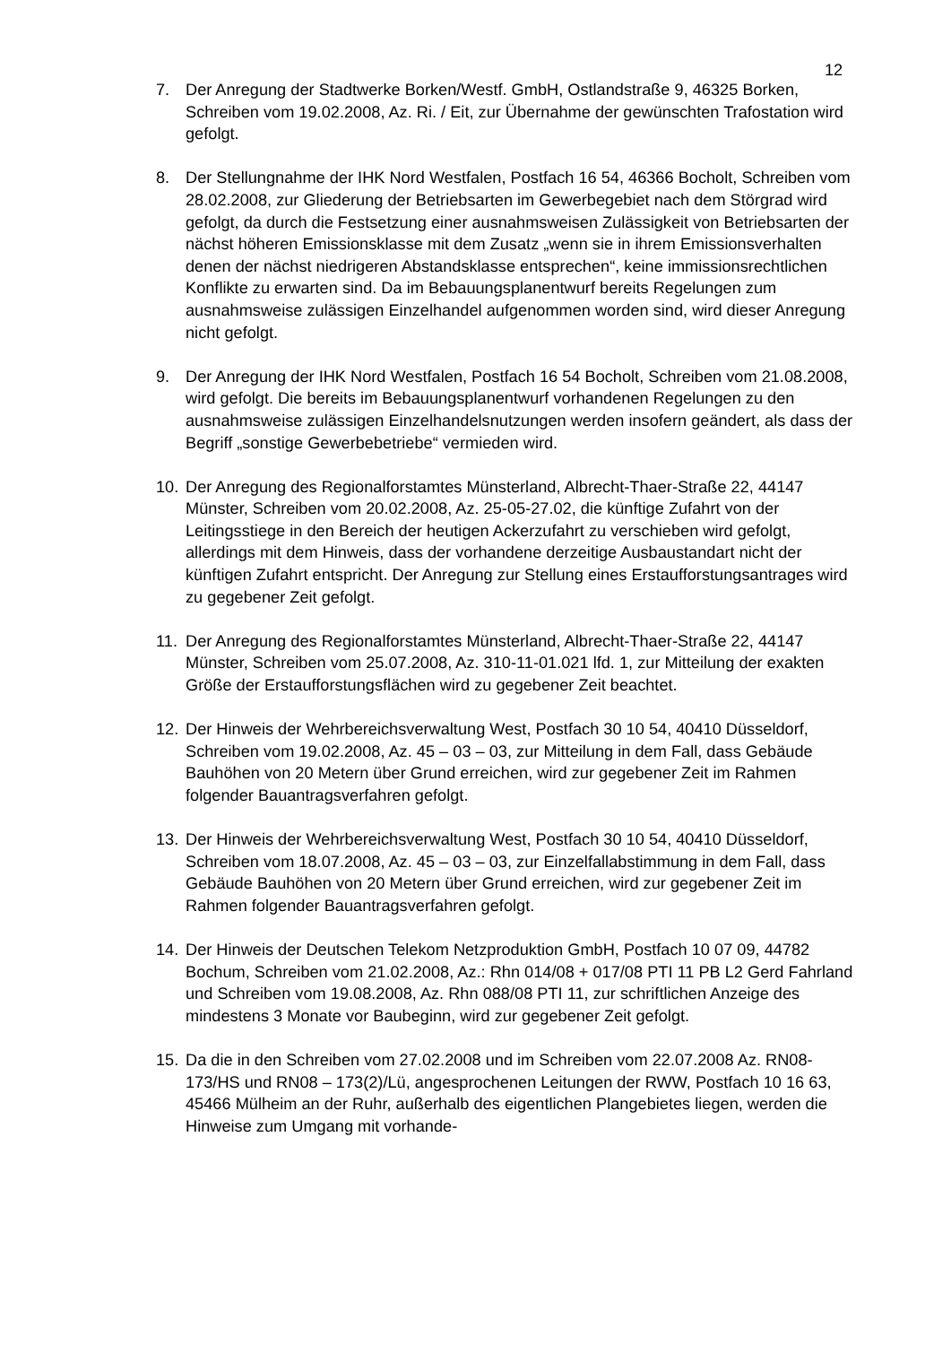12
7. Der Anregung der Stadtwerke Borken/Westf. GmbH, Ostlandstraße 9, 46325 Borken, Schreiben vom 19.02.2008, Az. Ri. / Eit, zur Übernahme der gewünschten Trafostation wird gefolgt.
8. Der Stellungnahme der IHK Nord Westfalen, Postfach 16 54, 46366 Bocholt, Schreiben vom 28.02.2008, zur Gliederung der Betriebsarten im Gewerbegebiet nach dem Störgrad wird gefolgt, da durch die Festsetzung einer ausnahmsweisen Zulässigkeit von Betriebsarten der nächst höheren Emissionsklasse mit dem Zusatz „wenn sie in ihrem Emissionsverhalten denen der nächst niedrigeren Abstandsklasse entsprechen“, keine immissionsrechtlichen Konflikte zu erwarten sind. Da im Bebauungsplanentwurf bereits Regelungen zum ausnahmsweise zulässigen Einzelhandel aufgenommen worden sind, wird dieser Anregung nicht gefolgt.
9. Der Anregung der IHK Nord Westfalen, Postfach 16 54 Bocholt, Schreiben vom 21.08.2008, wird gefolgt. Die bereits im Bebauungsplanentwurf vorhandenen Regelungen zu den ausnahmsweise zulässigen Einzelhandelsnutzungen werden insofern geändert, als dass der Begriff „sonstige Gewerbebetriebe“ vermieden wird.
10. Der Anregung des Regionalforstamtes Münsterland, Albrecht-Thaer-Straße 22, 44147 Münster, Schreiben vom 20.02.2008, Az. 25-05-27.02, die künftige Zufahrt von der Leitingsstiege in den Bereich der heutigen Ackerzufahrt zu verschieben wird gefolgt, allerdings mit dem Hinweis, dass der vorhandene derzeitige Ausbaustandart nicht der künftigen Zufahrt entspricht. Der Anregung zur Stellung eines Erstaufforstungsantrages wird zu gegebener Zeit gefolgt.
11. Der Anregung des Regionalforstamtes Münsterland, Albrecht-Thaer-Straße 22, 44147 Münster, Schreiben vom 25.07.2008, Az. 310-11-01.021 lfd. 1, zur Mitteilung der exakten Größe der Erstaufforstungsflächen wird zu gegebener Zeit beachtet.
12. Der Hinweis der Wehrbereichsverwaltung West, Postfach 30 10 54, 40410 Düsseldorf, Schreiben vom 19.02.2008, Az. 45 – 03 – 03, zur Mitteilung in dem Fall, dass Gebäude Bauhöhen von 20 Metern über Grund erreichen, wird zur gegebener Zeit im Rahmen folgender Bauantragsverfahren gefolgt.
13. Der Hinweis der Wehrbereichsverwaltung West, Postfach 30 10 54, 40410 Düsseldorf, Schreiben vom 18.07.2008, Az. 45 – 03 – 03, zur Einzelfallabstimmung in dem Fall, dass Gebäude Bauhöhen von 20 Metern über Grund erreichen, wird zur gegebener Zeit im Rahmen folgender Bauantragsverfahren gefolgt.
14. Der Hinweis der Deutschen Telekom Netzproduktion GmbH, Postfach 10 07 09, 44782 Bochum, Schreiben vom 21.02.2008, Az.: Rhn 014/08 + 017/08 PTI 11 PB L2 Gerd Fahrland und Schreiben vom 19.08.2008, Az. Rhn 088/08 PTI 11, zur schriftlichen Anzeige des mindestens 3 Monate vor Baubeginn, wird zur gegebener Zeit gefolgt.
15. Da die in den Schreiben vom 27.02.2008 und im Schreiben vom 22.07.2008 Az. RN08-173/HS und RN08 – 173(2)/Lü, angesprochenen Leitungen der RWW, Postfach 10 16 63, 45466 Mülheim an der Ruhr, außerhalb des eigentlichen Plangebietes liegen, werden die Hinweise zum Umgang mit vorhande-